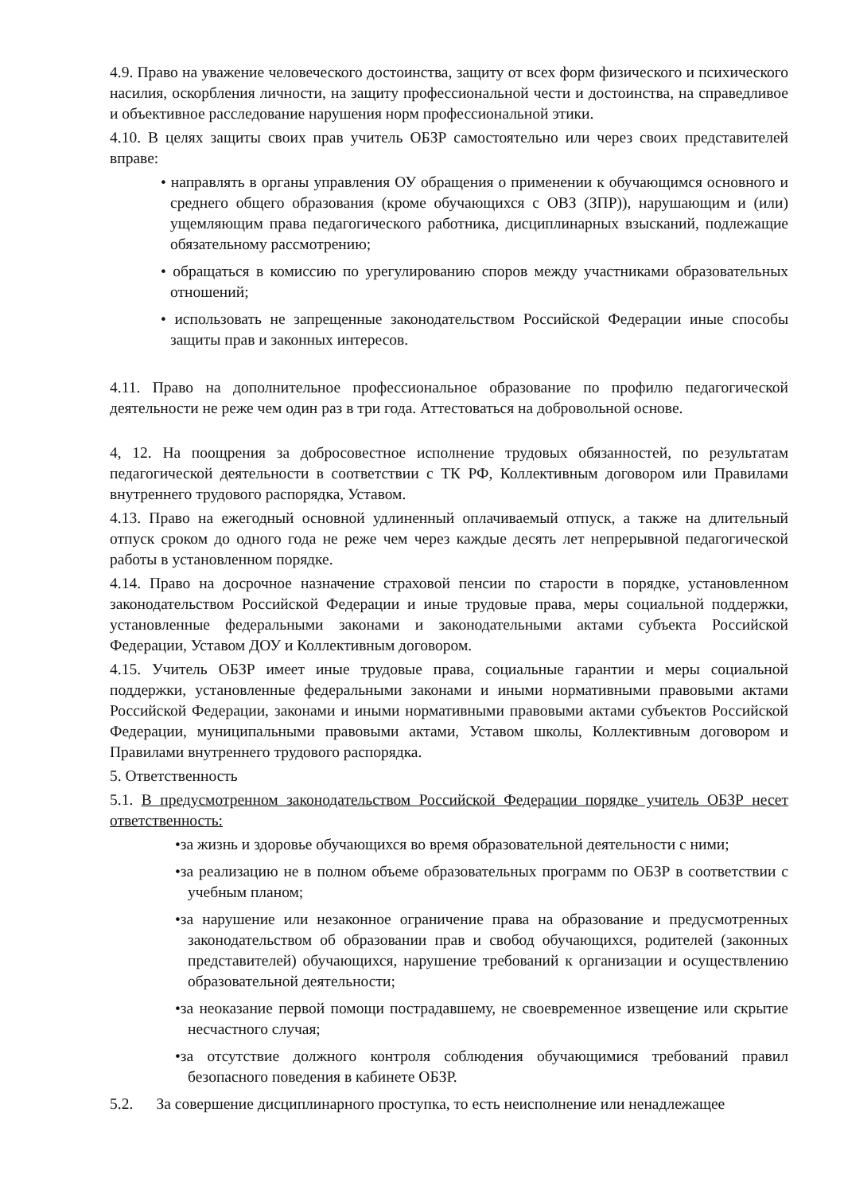4.9. Право на уважение человеческого достоинства, защиту от всех форм физического и психического насилия, оскорбления личности, на защиту профессиональной чести и достоинства, на справедливое и объективное расследование нарушения норм профессиональной этики.
4.10. В целях защиты своих прав учитель ОБЗР самостоятельно или через своих представителей вправе:
• направлять в органы управления ОУ обращения о применении к обучающимся основного и среднего общего образования (кроме обучающихся с ОВЗ (ЗПР)), нарушающим и (или) ущемляющим права педагогического работника, дисциплинарных взысканий, подлежащие обязательному рассмотрению;
• обращаться в комиссию по урегулированию споров между участниками образовательных отношений;
• использовать не запрещенные законодательством Российской Федерации иные способы защиты прав и законных интересов.
4.11. Право на дополнительное профессиональное образование по профилю педагогической деятельности не реже чем один раз в три года. Аттестоваться на добровольной основе.
4, 12. На поощрения за добросовестное исполнение трудовых обязанностей, по результатам педагогической деятельности в соответствии с ТК РФ, Коллективным договором или Правилами внутреннего трудового распорядка, Уставом.
4.13. Право на ежегодный основной удлиненный оплачиваемый отпуск, а также на длительный отпуск сроком до одного года не реже чем через каждые десять лет непрерывной педагогической работы в установленном порядке.
4.14. Право на досрочное назначение страховой пенсии по старости в порядке, установленном законодательством Российской Федерации и иные трудовые права, меры социальной поддержки, установленные федеральными законами и законодательными актами субъекта Российской Федерации, Уставом ДОУ и Коллективным договором.
4.15. Учитель ОБЗР имеет иные трудовые права, социальные гарантии и меры социальной поддержки, установленные федеральными законами и иными нормативными правовыми актами Российской Федерации, законами и иными нормативными правовыми актами субъектов Российской Федерации, муниципальными правовыми актами, Уставом школы, Коллективным договором и Правилами внутреннего трудового распорядка.
5. Ответственность
5.1. В предусмотренном законодательством Российской Федерации порядке учитель ОБЗР несет ответственность:
•за жизнь и здоровье обучающихся во время образовательной деятельности с ними;
•за реализацию не в полном объеме образовательных программ по ОБЗР в соответствии с учебным планом;
•за нарушение или незаконное ограничение права на образование и предусмотренных законодательством об образовании прав и свобод обучающихся, родителей (законных представителей) обучающихся, нарушение требований к организации и осуществлению образовательной деятельности;
•за неоказание первой помощи пострадавшему, не своевременное извещение или скрытие несчастного случая;
•за отсутствие должного контроля соблюдения обучающимися требований правил безопасного поведения в кабинете ОБЗР.
5.2. За совершение дисциплинарного проступка, то есть неисполнение или ненадлежащее